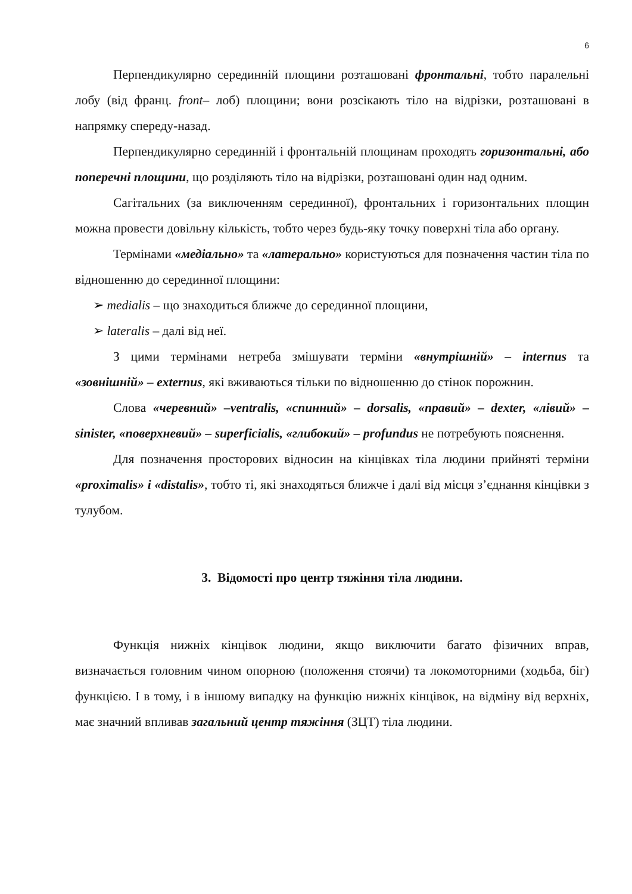6
Перпендикулярно серединній площини розташовані фронтальні, тобто паралельні лобу (від франц. front– лоб) площини; вони розсікають тіло на відрізки, розташовані в напрямку спереду-назад.
Перпендикулярно серединній і фронтальній площинам проходять горизонтальні, або поперечні площини, що розділяють тіло на відрізки, розташовані один над одним.
Сагітальних (за виключенням серединної), фронтальних і горизонтальних площин можна провести довільну кількість, тобто через будь-яку точку поверхні тіла або органу.
Термінами «медіально» та «латерально» користуються для позначення частин тіла по відношенню до серединної площини:
➢ medialis – що знаходиться ближче до серединної площини,
➢ lateralis – далі від неї.
З цими термінами нетреба змішувати терміни «внутрішній» – internus та «зовнішній» – externus, які вживаються тільки по відношенню до стінок порожнин.
Слова «черевний» –ventralis, «спинний» – dorsalis, «правий» – dexter, «лівий» – sinister, «поверхневий» – superficialis, «глибокий» – profundus не потребують пояснення.
Для позначення просторових відносин на кінцівках тіла людини прийняті терміни «proximalis» і «distalis», тобто ті, які знаходяться ближче і далі від місця з’єднання кінцівки з тулубом.
3. Відомості про центр тяжіння тіла людини.
Функція нижніх кінцівок людини, якщо виключити багато фізичних вправ, визначається головним чином опорною (положення стоячи) та локомоторними (ходьба, біг) функцією. І в тому, і в іншому випадку на функцію нижніх кінцівок, на відміну від верхніх, має значний впливав загальний центр тяжіння (ЗЦТ) тіла людини.